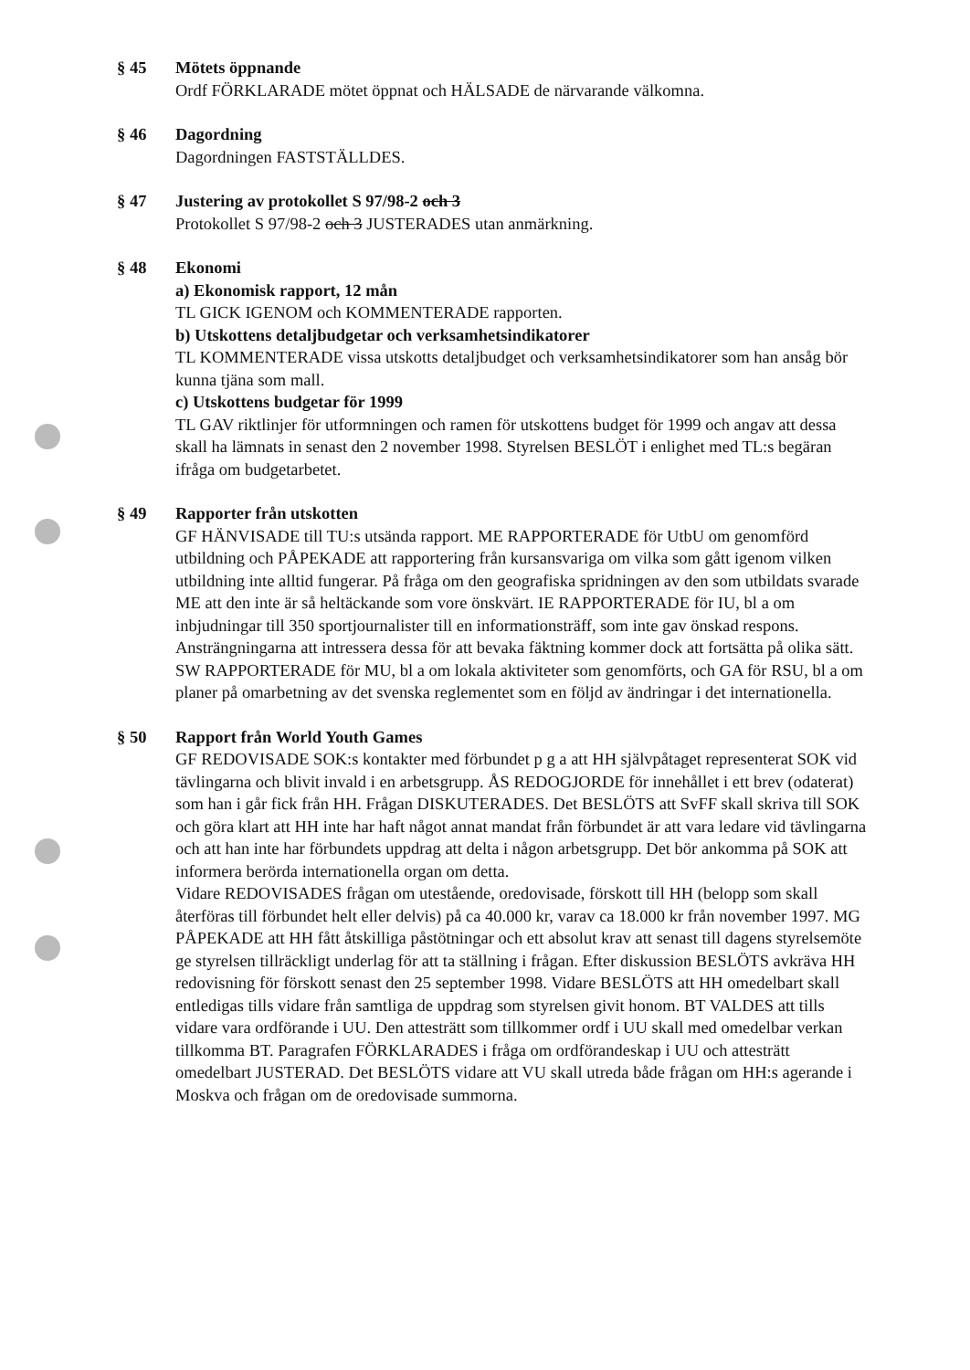§ 45 Mötets öppnande
Ordf FÖRKLARADE mötet öppnat och HÄLSADE de närvarande välkomna.
§ 46 Dagordning
Dagordningen FASTSTÄLLDES.
§ 47 Justering av protokollet S 97/98-2 och 3
Protokollet S 97/98-2 och 3 JUSTERADES utan anmärkning.
§ 48 Ekonomi
a) Ekonomisk rapport, 12 mån
TL GICK IGENOM och KOMMENTERADE rapporten.
b) Utskottens detaljbudgetar och verksamhetsindikatorer
TL KOMMENTERADE vissa utskotts detaljbudget och verksamhetsindikatorer som han ansåg bör kunna tjäna som mall.
c) Utskottens budgetar för 1999
TL GAV riktlinjer för utformningen och ramen för utskottens budget för 1999 och angav att dessa skall ha lämnats in senast den 2 november 1998. Styrelsen BESLÖT i enlighet med TL:s begäran ifråga om budgetarbetet.
§ 49 Rapporter från utskotten
GF HÄNVISADE till TU:s utsända rapport. ME RAPPORTERADE för UtbU om genomförd utbildning och PÅPEKADE att rapportering från kursansvariga om vilka som gått igenom vilken utbildning inte alltid fungerar. På fråga om den geografiska spridningen av den som utbildats svarade ME att den inte är så heltäckande som vore önskvärt. IE RAPPORTERADE för IU, bl a om inbjudningar till 350 sportjournalister till en informationsträff, som inte gav önskad respons. Ansträngningarna att intressera dessa för att bevaka fäktning kommer dock att fortsätta på olika sätt. SW RAPPORTERADE för MU, bl a om lokala aktiviteter som genomförts, och GA för RSU, bl a om planer på omarbetning av det svenska reglementet som en följd av ändringar i det internationella.
§ 50 Rapport från World Youth Games
GF REDOVISADE SOK:s kontakter med förbundet p g a att HH självpåtaget representerat SOK vid tävlingarna och blivit invald i en arbetsgrupp. ÅS REDOGJORDE för innehållet i ett brev (odaterat) som han i går fick från HH. Frågan DISKUTERADES. Det BESLÖTS att SvFF skall skriva till SOK och göra klart att HH inte har haft något annat mandat från förbundet är att vara ledare vid tävlingarna och att han inte har förbundets uppdrag att delta i någon arbetsgrupp. Det bör ankomma på SOK att informera berörda internationella organ om detta.
Vidare REDOVISADES frågan om utestående, oredovisade, förskott till HH (belopp som skall återföras till förbundet helt eller delvis) på ca 40.000 kr, varav ca 18.000 kr från november 1997. MG PÅPEKADE att HH fått åtskilliga påstötningar och ett absolut krav att senast till dagens styrelsemöte ge styrelsen tillräckligt underlag för att ta ställning i frågan. Efter diskussion BESLÖTS avkräva HH redovisning för förskott senast den 25 september 1998. Vidare BESLÖTS att HH omedelbart skall entledigas tills vidare från samtliga de uppdrag som styrelsen givit honom. BT VALDES att tills vidare vara ordförande i UU. Den attesträtt som tillkommer ordf i UU skall med omedelbar verkan tillkomma BT. Paragrafen FÖRKLARADES i fråga om ordförandeskap i UU och attesträtt omedelbart JUSTERAD. Det BESLÖTS vidare att VU skall utreda både frågan om HH:s agerande i Moskva och frågan om de oredovisade summorna.